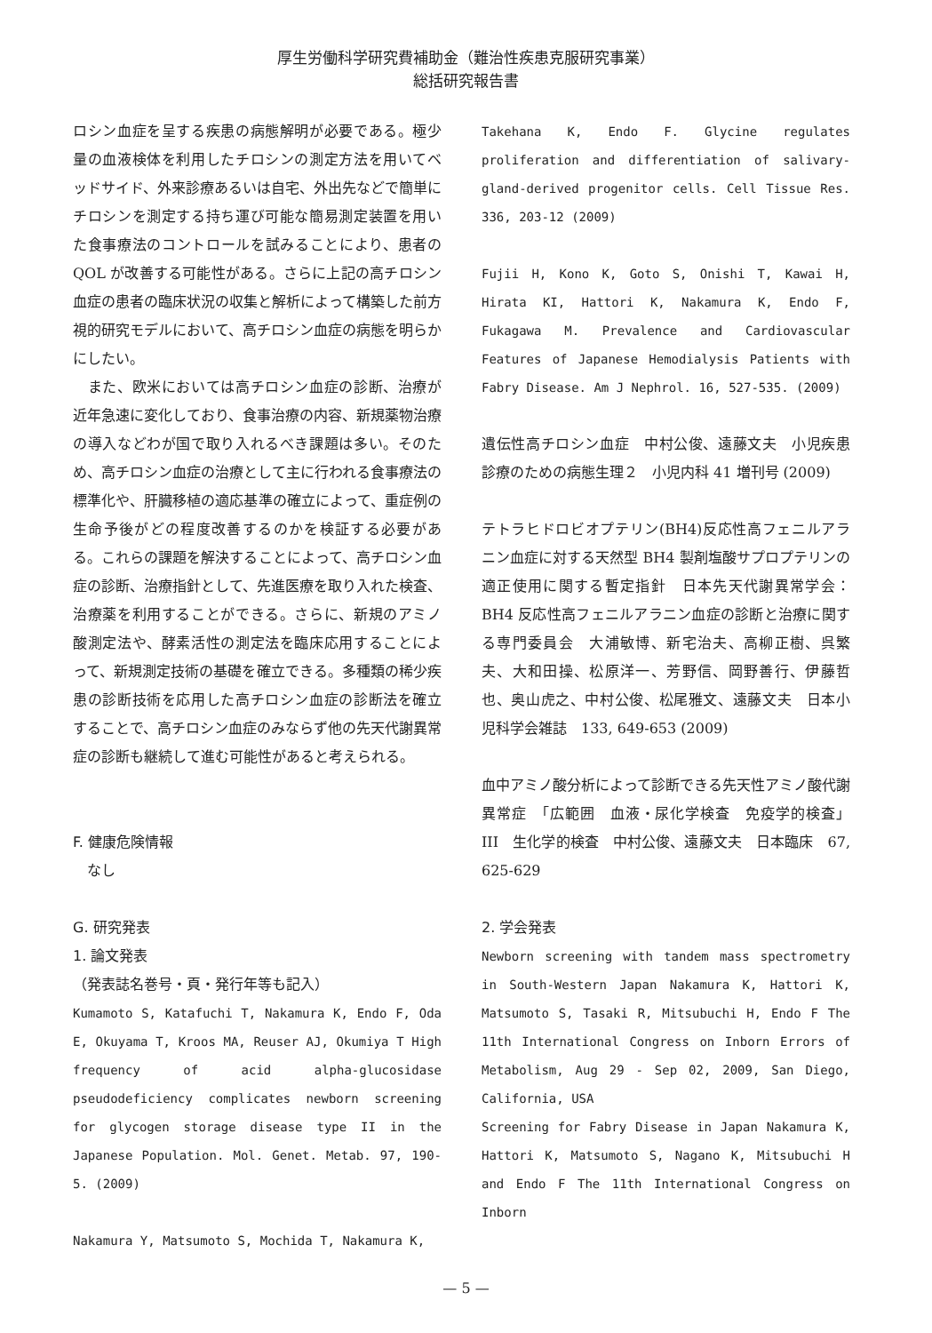厚生労働科学研究費補助金（難治性疾患克服研究事業）
総括研究報告書
ロシン血症を呈する疾患の病態解明が必要である。極少量の血液検体を利用したチロシンの測定方法を用いてベッドサイド、外来診療あるいは自宅、外出先などで簡単にチロシンを測定する持ち運び可能な簡易測定装置を用いた食事療法のコントロールを試みることにより、患者の QOL が改善する可能性がある。さらに上記の高チロシン血症の患者の臨床状況の収集と解析によって構築した前方視的研究モデルにおいて、高チロシン血症の病態を明らかにしたい。
　また、欧米においては高チロシン血症の診断、治療が近年急速に変化しており、食事治療の内容、新規薬物治療の導入などわが国で取り入れるべき課題は多い。そのため、高チロシン血症の治療として主に行われる食事療法の標準化や、肝臓移植の適応基準の確立によって、重症例の生命予後がどの程度改善するのかを検証する必要がある。これらの課題を解決することによって、高チロシン血症の診断、治療指針として、先進医療を取り入れた検査、治療薬を利用することができる。さらに、新規のアミノ酸測定法や、酵素活性の測定法を臨床応用することによって、新規測定技術の基礎を確立できる。多種類の稀少疾患の診断技術を応用した高チロシン血症の診断法を確立することで、高チロシン血症のみならず他の先天代謝異常症の診断も継続して進む可能性があると考えられる。
F. 健康危険情報
　なし
G. 研究発表
1. 論文発表
（発表誌名巻号・頁・発行年等も記入）
Kumamoto S, Katafuchi T, Nakamura K, Endo F, Oda E, Okuyama T, Kroos MA, Reuser AJ, Okumiya T High frequency of acid alpha-glucosidase pseudodeficiency complicates newborn screening for glycogen storage disease type II in the Japanese Population. Mol. Genet. Metab. 97, 190-5. (2009)
Nakamura Y, Matsumoto S, Mochida T, Nakamura K,
Takehana K, Endo F. Glycine regulates proliferation and differentiation of salivary-gland-derived progenitor cells. Cell Tissue Res. 336, 203-12 (2009)
Fujii H, Kono K, Goto S, Onishi T, Kawai H, Hirata KI, Hattori K, Nakamura K, Endo F, Fukagawa M. Prevalence and Cardiovascular Features of Japanese Hemodialysis Patients with Fabry Disease. Am J Nephrol. 16, 527-535. (2009)
遺伝性高チロシン血症　中村公俊、遠藤文夫　小児疾患診療のための病態生理２　小児内科 41 増刊号 (2009)
テトラヒドロビオプテリン(BH4)反応性高フェニルアラニン血症に対する天然型 BH4 製剤塩酸サプロプテリンの適正使用に関する暫定指針　日本先天代謝異常学会：BH4 反応性高フェニルアラニン血症の診断と治療に関する専門委員会　大浦敏博、新宅治夫、高柳正樹、呉繁夫、大和田操、松原洋一、芳野信、岡野善行、伊藤哲也、奥山虎之、中村公俊、松尾雅文、遠藤文夫　日本小児科学会雑誌　133, 649-653 (2009)
血中アミノ酸分析によって診断できる先天性アミノ酸代謝異常症　「広範囲　血液・尿化学検査　免疫学的検査」　III　生化学的検査　中村公俊、遠藤文夫　日本臨床　67, 625-629
2. 学会発表
Newborn screening with tandem mass spectrometry in South-Western Japan Nakamura K, Hattori K, Matsumoto S, Tasaki R, Mitsubuchi H, Endo F The 11th International Congress on Inborn Errors of Metabolism, Aug 29 - Sep 02, 2009, San Diego, California, USA
Screening for Fabry Disease in Japan Nakamura K, Hattori K, Matsumoto S, Nagano K, Mitsubuchi H and Endo F The 11th International Congress on Inborn
— 5 —